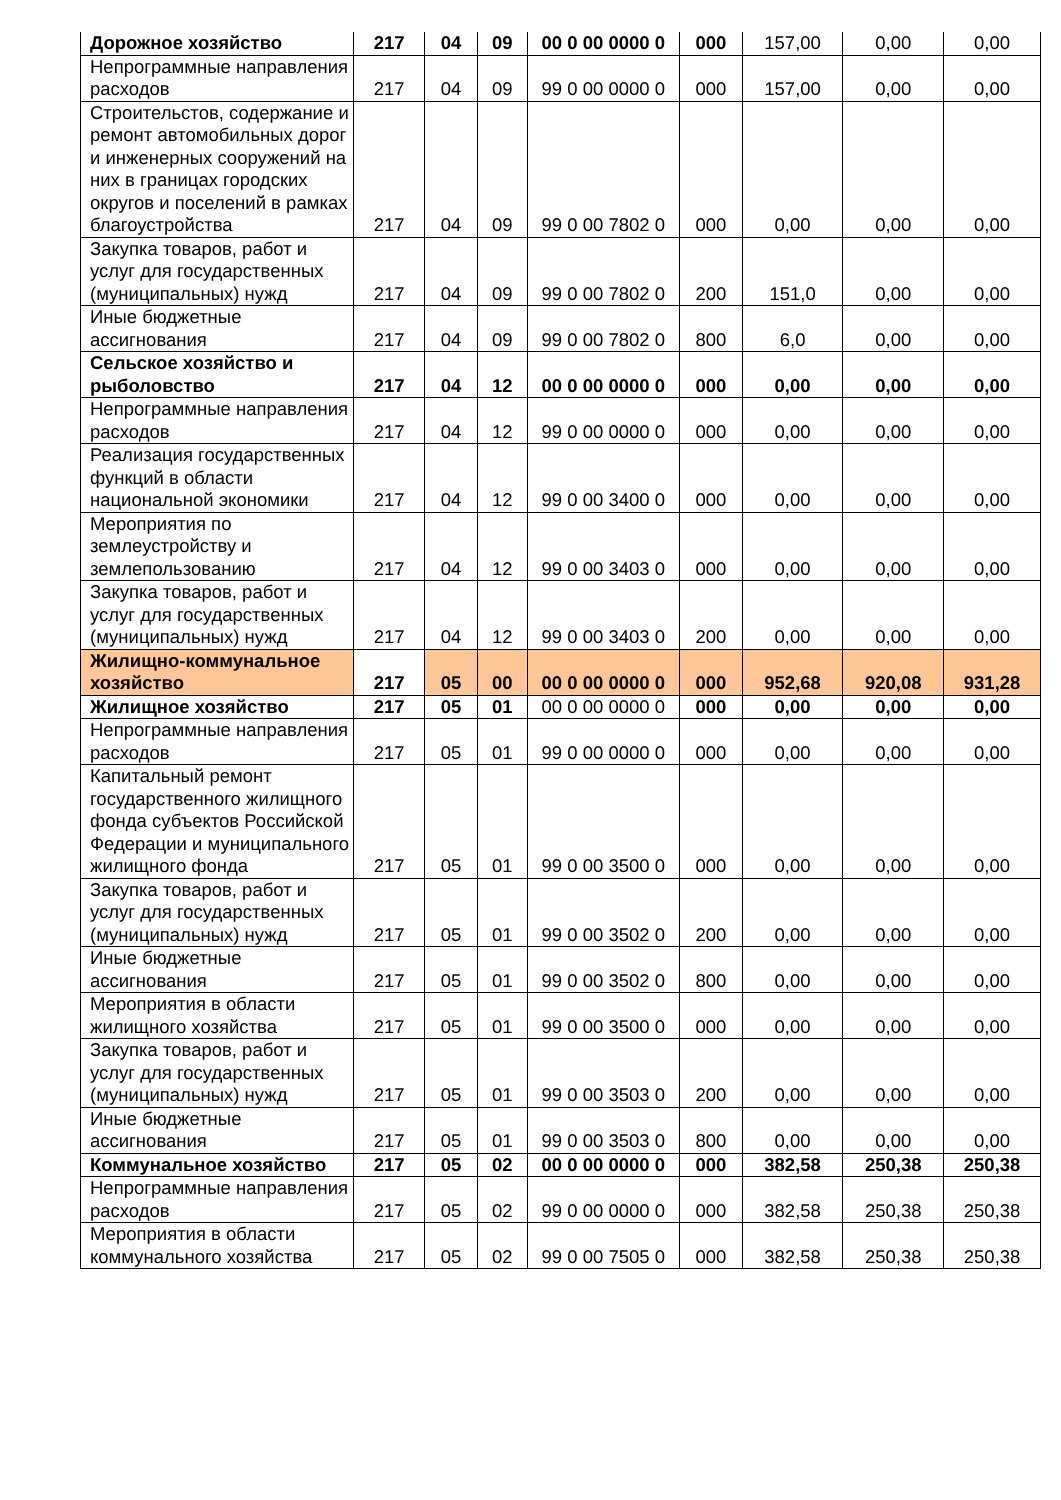| Дорожное хозяйство | 217 | 04 | 09 | 00 0 00 0000 0 | 000 | 157,00 | 0,00 | 0,00 |
| Непрограммные направления расходов | 217 | 04 | 09 | 99 0 00 0000 0 | 000 | 157,00 | 0,00 | 0,00 |
| Строительстов, содержание и ремонт автомобильных дорог и инженерных сооружений на них в границах городских округов и поселений в рамках благоустройства | 217 | 04 | 09 | 99 0 00 7802 0 | 000 | 0,00 | 0,00 | 0,00 |
| Закупка товаров, работ и услуг для государственных (муниципальных) нужд | 217 | 04 | 09 | 99 0 00 7802 0 | 200 | 151,0 | 0,00 | 0,00 |
| Иные бюджетные ассигнования | 217 | 04 | 09 | 99 0 00 7802 0 | 800 | 6,0 | 0,00 | 0,00 |
| Сельское хозяйство и рыболовство | 217 | 04 | 12 | 00 0 00 0000 0 | 000 | 0,00 | 0,00 | 0,00 |
| Непрограммные направления расходов | 217 | 04 | 12 | 99 0 00 0000 0 | 000 | 0,00 | 0,00 | 0,00 |
| Реализация государственных функций в области национальной экономики | 217 | 04 | 12 | 99 0 00 3400 0 | 000 | 0,00 | 0,00 | 0,00 |
| Мероприятия по землеустройству и землепользованию | 217 | 04 | 12 | 99 0 00 3403 0 | 000 | 0,00 | 0,00 | 0,00 |
| Закупка товаров, работ и услуг для государственных (муниципальных) нужд | 217 | 04 | 12 | 99 0 00 3403 0 | 200 | 0,00 | 0,00 | 0,00 |
| Жилищно-коммунальное хозяйство | 217 | 05 | 00 | 00 0 00 0000 0 | 000 | 952,68 | 920,08 | 931,28 |
| Жилищное хозяйство | 217 | 05 | 01 | 00 0 00 0000 0 | 000 | 0,00 | 0,00 | 0,00 |
| Непрограммные направления расходов | 217 | 05 | 01 | 99 0 00 0000 0 | 000 | 0,00 | 0,00 | 0,00 |
| Капитальный ремонт государственного жилищного фонда субъектов Российской Федерации и муниципального жилищного фонда | 217 | 05 | 01 | 99 0 00 3500 0 | 000 | 0,00 | 0,00 | 0,00 |
| Закупка товаров, работ и услуг для государственных (муниципальных) нужд | 217 | 05 | 01 | 99 0 00 3502 0 | 200 | 0,00 | 0,00 | 0,00 |
| Иные бюджетные ассигнования | 217 | 05 | 01 | 99 0 00 3502 0 | 800 | 0,00 | 0,00 | 0,00 |
| Мероприятия в области жилищного хозяйства | 217 | 05 | 01 | 99 0 00 3500 0 | 000 | 0,00 | 0,00 | 0,00 |
| Закупка товаров, работ и услуг для государственных (муниципальных) нужд | 217 | 05 | 01 | 99 0 00 3503 0 | 200 | 0,00 | 0,00 | 0,00 |
| Иные бюджетные ассигнования | 217 | 05 | 01 | 99 0 00 3503 0 | 800 | 0,00 | 0,00 | 0,00 |
| Коммунальное хозяйство | 217 | 05 | 02 | 00 0 00 0000 0 | 000 | 382,58 | 250,38 | 250,38 |
| Непрограммные направления расходов | 217 | 05 | 02 | 99 0 00 0000 0 | 000 | 382,58 | 250,38 | 250,38 |
| Мероприятия в области коммунального хозяйства | 217 | 05 | 02 | 99 0 00 7505 0 | 000 | 382,58 | 250,38 | 250,38 |